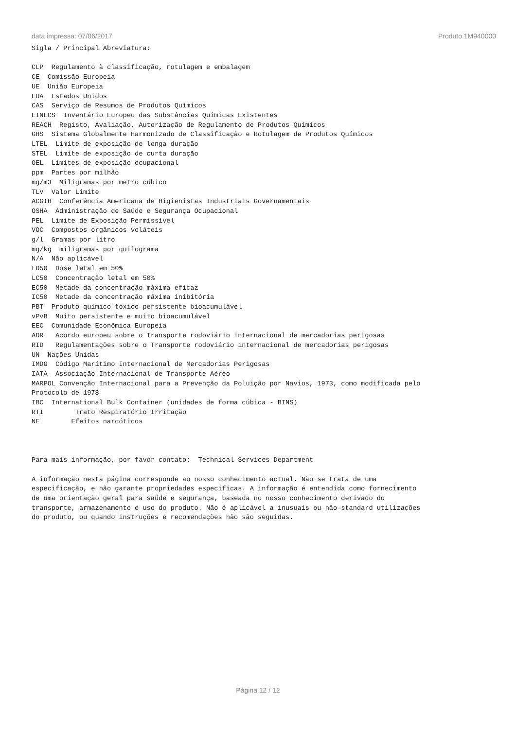data impressa: 07/06/2017 Produto 1M940000
Sigla / Principal Abreviatura:

CLP  Regulamento à classificação, rotulagem e embalagem
CE  Comissão Europeia
UE  União Europeia
EUA  Estados Unidos
CAS  Serviço de Resumos de Produtos Químicos
EINECS  Inventário Europeu das Substâncias Químicas Existentes
REACH  Registo, Avaliação, Autorização de Regulamento de Produtos Químicos
GHS  Sistema Globalmente Harmonizado de Classificação e Rotulagem de Produtos Químicos
LTEL  Limite de exposição de longa duração
STEL  Limite de exposição de curta duração
OEL  Limites de exposição ocupacional
ppm  Partes por milhão
mg/m3  Miligramas por metro cúbico
TLV  Valor Limite
ACGIH  Conferência Americana de Higienistas Industriais Governamentais
OSHA  Administração de Saúde e Segurança Ocupacional
PEL  Limite de Exposição Permissível
VOC  Compostos orgânicos voláteis
g/l  Gramas por litro
mg/kg  miligramas por quilograma
N/A  Não aplicável
LD50  Dose letal em 50%
LC50  Concentração letal em 50%
EC50  Metade da concentração máxima eficaz
IC50  Metade da concentração máxima inibitória
PBT  Produto químico tóxico persistente bioacumulável
vPvB  Muito persistente e muito bioacumulável
EEC  Comunidade Econômica Europeia
ADR   Acordo europeu sobre o Transporte rodoviário internacional de mercadorias perigosas
RID   Regulamentações sobre o Transporte rodoviário internacional de mercadorias perigosas
UN  Nações Unidas
IMDG  Código Marítimo Internacional de Mercadorias Perigosas
IATA  Associação Internacional de Transporte Aéreo
MARPOL Convenção Internacional para a Prevenção da Poluição por Navios, 1973, como modificada pelo
Protocolo de 1978
IBC  International Bulk Container (unidades de forma cúbica - BINS)
RTI        Trato Respiratório Irritação
NE        Efeitos narcóticos



Para mais informação, por favor contato:  Technical Services Department

A informação nesta página corresponde ao nosso conhecimento actual. Não se trata de uma
especificação, e não garante propriedades especificas. A informação é entendida como fornecimento
de uma orientação geral para saúde e segurança, baseada no nosso conhecimento derivado do
transporte, armazenamento e uso do produto. Não é aplicável a inusuais ou não-standard utilizações
do produto, ou quando instruções e recomendações não são seguidas.
Página 12 / 12